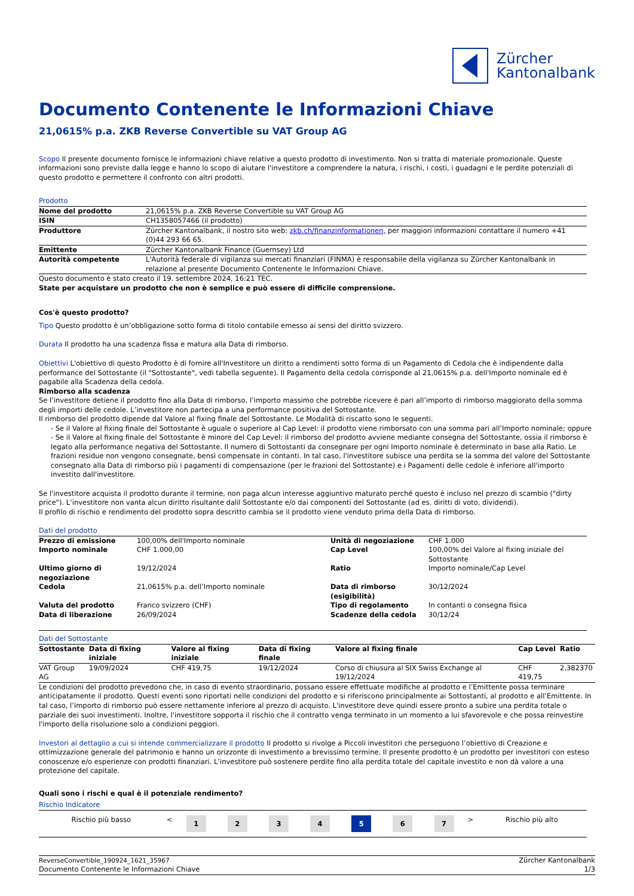Zürcher
Kantonalbank
Documento Contenente le Informazioni Chiave
21,0615% p.a. ZKB Reverse Convertible su VAT Group AG
Scopo Il presente documento fornisce le informazioni chiave relative a questo prodotto di investimento. Non si tratta di materiale promozionale. Queste informazioni sono previste dalla legge e hanno lo scopo di aiutare l'investitore a comprendere la natura, i rischi, i costi, i guadagni e le perdite potenziali di questo prodotto e permettere il confronto con altri prodotti.
Prodotto
| Nome del prodotto | 21,0615% p.a. ZKB Reverse Convertible su VAT Group AG |
| ISIN | CH1358057466 (il prodotto) |
| Produttore | Zürcher Kantonalbank, il nostro sito web: zkb.ch/finanzinformationen, per maggiori informazioni contattare il numero +41 (0)44 293 66 65. |
| Emittente | Zürcher Kantonalbank Finance (Guernsey) Ltd |
| Autorità competente | L'Autorità federale di vigilanza sui mercati finanziari (FINMA) è responsabile della vigilanza su Zürcher Kantonalbank in relazione al presente Documento Contenente le Informazioni Chiave. |
Questo documento è stato creato il 19. settembre 2024, 16:21 TEC.
State per acquistare un prodotto che non è semplice e può essere di difficile comprensione.
Cos'è questo prodotto?
Tipo Questo prodotto è un’obbligazione sotto forma di titolo contabile emesso ai sensi del diritto svizzero.
Durata Il prodotto ha una scadenza fissa e matura alla Data di rimborso.
Obiettivi L'obiettivo di questo Prodotto è di fornire all'Investitore un diritto a rendimenti sotto forma di un Pagamento di Cedola che è indipendente dalla performance del Sottostante (il "Sottostante", vedi tabella seguente). Il Pagamento della cedola corrisponde al 21,0615% p.a. dell'Importo nominale ed è pagabile alla Scadenza della cedola.
Rimborso alla scadenza
Se l’investitore detiene il prodotto fino alla Data di rimborso, l’importo massimo che potrebbe ricevere è pari all’importo di rimborso maggiorato della somma degli importi delle cedole. L’investitore non partecipa a una performance positiva del Sottostante.
Il rimborso del prodotto dipende dal Valore al fixing finale del Sottostante. Le Modalità di riscatto sono le seguenti.
- Se il Valore al fixing finale del Sottostante è uguale o superiore al Cap Level: il prodotto viene rimborsato con una somma pari all’Importo nominale; oppure
- Se il Valore al fixing finale del Sottostante è minore del Cap Level: il rimborso del prodotto avviene mediante consegna del Sottostante, ossia il rimborso è legato alla performance negativa del Sottostante. Il numero di Sottostanti da consegnare per ogni Importo nominale è determinato in base alla Ratio. Le frazioni residue non vengono consegnate, bensì compensate in contanti. In tal caso, l'investitore subisce una perdita se la somma del valore del Sottostante consegnato alla Data di rimborso più i pagamenti di compensazione (per le frazioni del Sottostante) e i Pagamenti delle cedole è inferiore all'importo investito dall'investitore.
Se l'investitore acquista il prodotto durante il termine, non paga alcun interesse aggiuntivo maturato perché questo è incluso nel prezzo di scambio ("dirty price"). L’investitore non vanta alcun diritto risultante dalil Sottostante e/o dai componenti del Sottostante (ad es. diritti di voto, dividendi).
Il profilo di rischio e rendimento del prodotto sopra descritto cambia se il prodotto viene venduto prima della Data di rimborso.
Dati del prodotto
| Prezzo di emissione | 100,00% dell'Importo nominale | Unità di negoziazione | CHF 1.000 |
| Importo nominale | CHF 1.000,00 | Cap Level | 100,00% del Valore al fixing iniziale del Sottostante |
| Ultimo giorno di negoziazione | 19/12/2024 | Ratio | Importo nominale/Cap Level |
| Cedola | 21,0615% p.a. dell’Importo nominale | Data di rimborso (esigibilità) | 30/12/2024 |
| Valuta del prodotto | Franco svizzero (CHF) | Tipo di regolamento | In contanti o consegna fisica |
| Data di liberazione | 26/09/2024 | Scadenze della cedola | 30/12/24 |
Dati del Sottostante
| Sottostante | Data di fixing iniziale | Valore al fixing iniziale | Data di fixing finale | Valore al fixing finale | Cap Level | Ratio |
| --- | --- | --- | --- | --- | --- | --- |
| VAT Group AG | 19/09/2024 | CHF 419,75 | 19/12/2024 | Corso di chiusura al SIX Swiss Exchange al 19/12/2024 | CHF 419,75 | 2,382370 |
Le condizioni del prodotto prevedono che, in caso di evento straordinario, possano essere effettuate modifiche al prodotto e l’Emittente possa terminare anticipatamente il prodotto. Questi eventi sono riportati nelle condizioni del prodotto e si riferiscono principalmente ai Sottostanti, al prodotto e all’Emittente. In tal caso, l’importo di rimborso può essere nettamente inferiore al prezzo di acquisto. L'investitore deve quindi essere pronto a subire una perdita totale o parziale dei suoi investimenti. Inoltre, l'investitore sopporta il rischio che il contratto venga terminato in un momento a lui sfavorevole e che possa reinvestire l'importo della risoluzione solo a condizioni peggiori.
Investori al dettaglio a cui si intende commercializzare il prodotto Il prodotto si rivolge a Piccoli investitori che perseguono l’obiettivo di Creazione e ottimizzazione generale del patrimonio e hanno un orizzonte di investimento a brevissimo termine. Il presente prodotto è un prodotto per investitori con esteso conoscenze e/o esperienze con prodotti finanziari. L’investitore può sostenere perdite fino alla perdita totale del capitale investito e non dà valore a una protezione del capitale.
Quali sono i rischi e qual è il potenziale rendimento?
Rischio Indicatore
| Rischio più basso | < | 1 | 2 | 3 | 4 | 5 | 6 | 7 | > | Rischio più alto |
ReverseConvertible_190924_1621_35967
Documento Contenente le Informazioni Chiave
Zürcher Kantonalbank
1/3